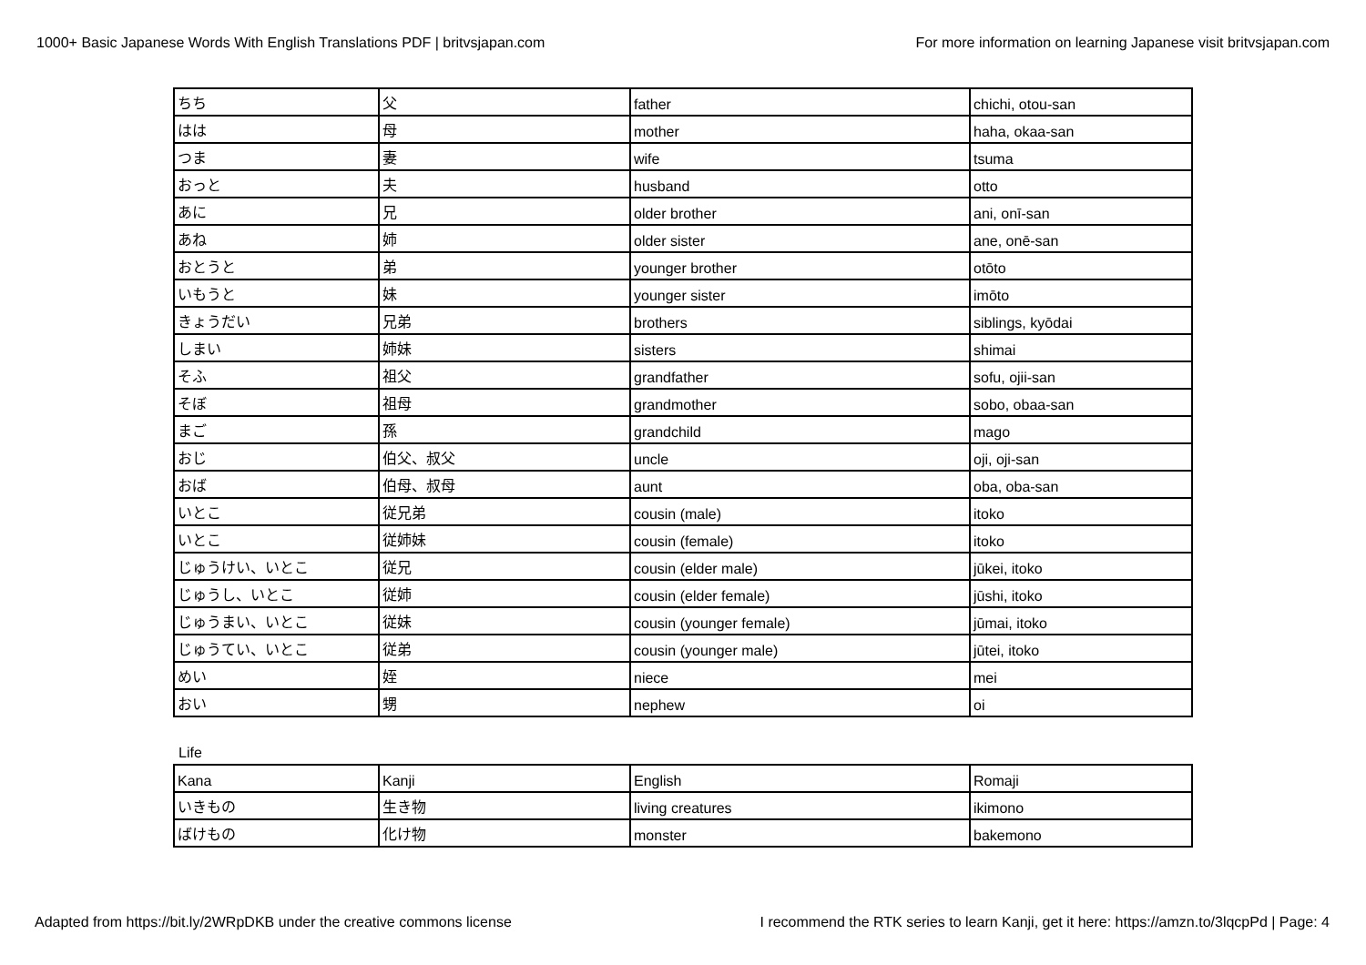1000+ Basic Japanese Words With English Translations PDF | britvsjapan.com For more information on learning Japanese visit britvsjapan.com
| ちち | 父 | father | chichi, otou-san |
| はは | 母 | mother | haha, okaa-san |
| つま | 妻 | wife | tsuma |
| おっと | 夫 | husband | otto |
| あに | 兄 | older brother | ani, onī-san |
| あね | 姉 | older sister | ane, onē-san |
| おとうと | 弟 | younger brother | otōto |
| いもうと | 妹 | younger sister | imōto |
| きょうだい | 兄弟 | brothers | siblings, kyōdai |
| しまい | 姉妹 | sisters | shimai |
| そふ | 祖父 | grandfather | sofu, ojii-san |
| そぼ | 祖母 | grandmother | sobo, obaa-san |
| まご | 孫 | grandchild | mago |
| おじ | 伯父、叔父 | uncle | oji, oji-san |
| おば | 伯母、叔母 | aunt | oba, oba-san |
| いとこ | 従兄弟 | cousin (male) | itoko |
| いとこ | 従姉妹 | cousin (female) | itoko |
| じゅうけい、いとこ | 従兄 | cousin (elder male) | jūkei, itoko |
| じゅうし、いとこ | 従姉 | cousin (elder female) | jūshi, itoko |
| じゅうまい、いとこ | 従妹 | cousin (younger female) | jūmai, itoko |
| じゅうてい、いとこ | 従弟 | cousin (younger male) | jūtei, itoko |
| めい | 姪 | niece | mei |
| おい | 甥 | nephew | oi |
Life
| Kana | Kanji | English | Romaji |
| いきもの | 生き物 | living creatures | ikimono |
| ばけもの | 化け物 | monster | bakemono |
Adapted from https://bit.ly/2WRpDKB under the creative commons license I recommend the RTK series to learn Kanji, get it here: https://amzn.to/3lqcpPd | Page: 4